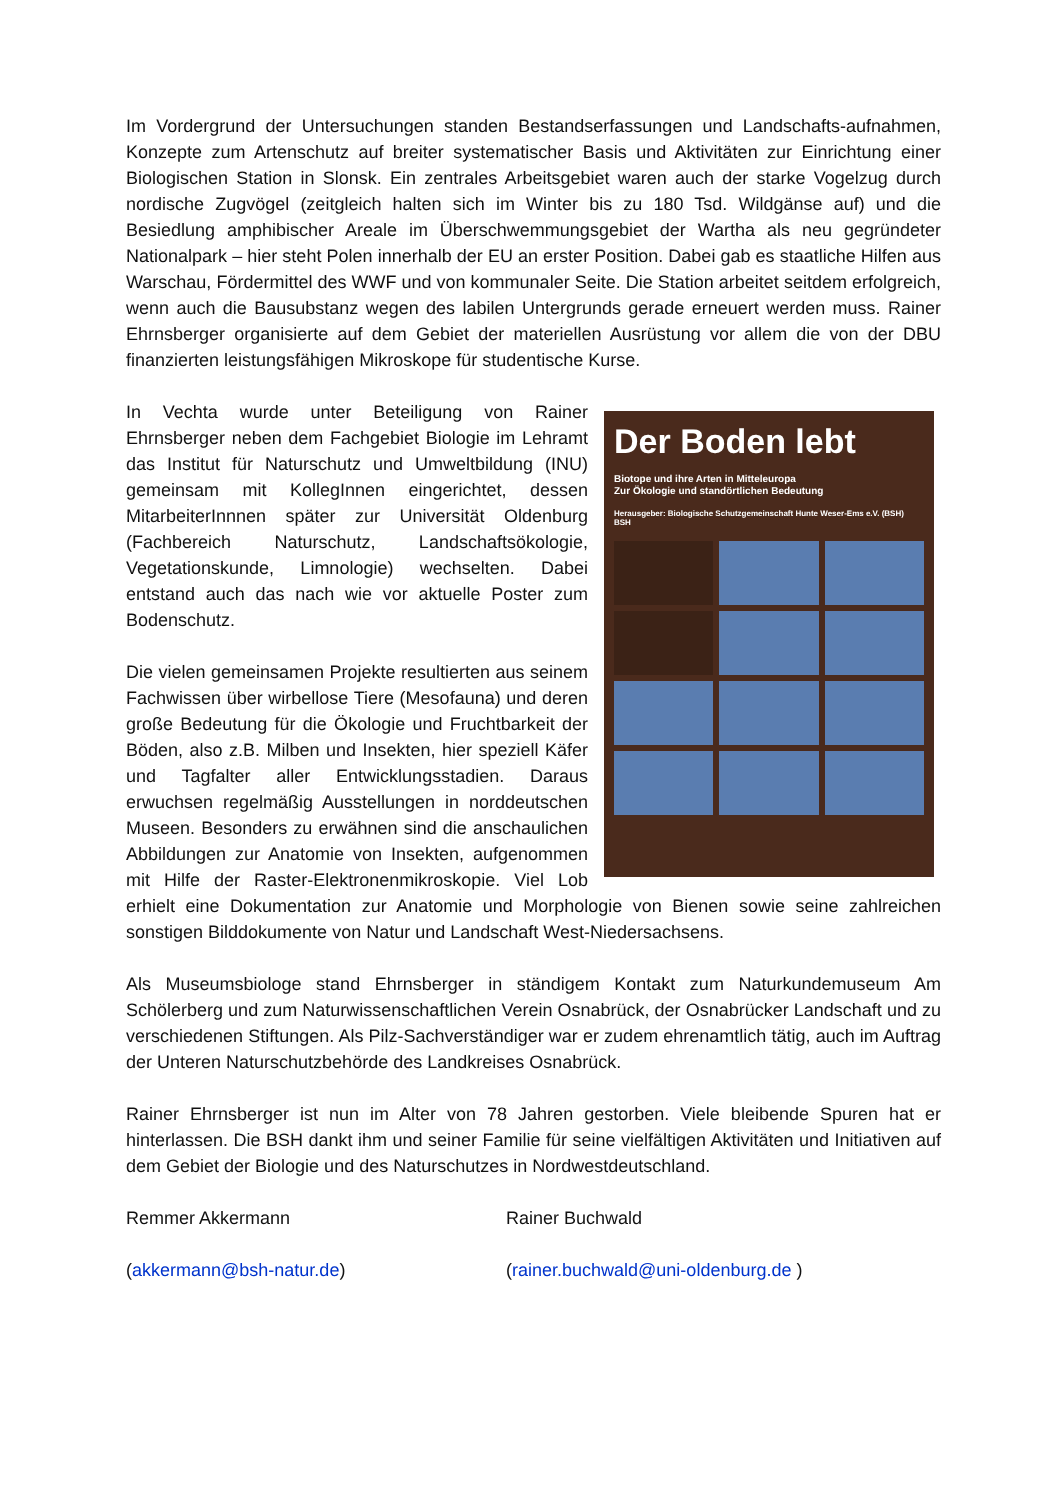Im Vordergrund der Untersuchungen standen Bestandserfassungen und Landschafts-aufnahmen, Konzepte zum Artenschutz auf breiter systematischer Basis und Aktivitäten zur Einrichtung einer Biologischen Station in Slonsk. Ein zentrales Arbeitsgebiet waren auch der starke Vogelzug durch nordische Zugvögel (zeitgleich halten sich im Winter bis zu 180 Tsd. Wildgänse auf) und die Besiedlung amphibischer Areale im Überschwemmungsgebiet der Wartha als neu gegründeter Nationalpark – hier steht Polen innerhalb der EU an erster Position. Dabei gab es staatliche Hilfen aus Warschau, Fördermittel des WWF und von kommunaler Seite. Die Station arbeitet seitdem erfolgreich, wenn auch die Bausubstanz wegen des labilen Untergrunds gerade erneuert werden muss. Rainer Ehrnsberger organisierte auf dem Gebiet der materiellen Ausrüstung vor allem die von der DBU finanzierten leistungsfähigen Mikroskope für studentische Kurse.
Der Boden lebt
Biotope und ihre Arten in Mitteleuropa
Zur Ökologie und standörtlichen Bedeutung
Herausgeber: Biologische Schutzgemeinschaft Hunte Weser-Ems e.V. (BSH)
BSH
In Vechta wurde unter Beteiligung von Rainer Ehrnsberger neben dem Fachgebiet Biologie im Lehramt das Institut für Naturschutz und Umweltbildung (INU) gemeinsam mit KollegInnen eingerichtet, dessen MitarbeiterInnnen später zur Universität Oldenburg (Fachbereich Naturschutz, Landschaftsökologie, Vegetationskunde, Limnologie) wechselten. Dabei entstand auch das nach wie vor aktuelle Poster zum Bodenschutz.
Die vielen gemeinsamen Projekte resultierten aus seinem Fachwissen über wirbellose Tiere (Mesofauna) und deren große Bedeutung für die Ökologie und Fruchtbarkeit der Böden, also z.B. Milben und Insekten, hier speziell Käfer und Tagfalter aller Entwicklungsstadien. Daraus erwuchsen regelmäßig Ausstellungen in norddeutschen Museen. Besonders zu erwähnen sind die anschaulichen Abbildungen zur Anatomie von Insekten, aufgenommen mit Hilfe der Raster-Elektronenmikroskopie. Viel Lob erhielt eine Dokumentation zur Anatomie und Morphologie von Bienen sowie seine zahlreichen sonstigen Bilddokumente von Natur und Landschaft West-Niedersachsens.
Als Museumsbiologe stand Ehrnsberger in ständigem Kontakt zum Naturkundemuseum Am Schölerberg und zum Naturwissenschaftlichen Verein Osnabrück, der Osnabrücker Landschaft und zu verschiedenen Stiftungen. Als Pilz-Sachverständiger war er zudem ehrenamtlich tätig, auch im Auftrag der Unteren Naturschutzbehörde des Landkreises Osnabrück.
Rainer Ehrnsberger ist nun im Alter von 78 Jahren gestorben. Viele bleibende Spuren hat er hinterlassen. Die BSH dankt ihm und seiner Familie für seine vielfältigen Aktivitäten und Initiativen auf dem Gebiet der Biologie und des Naturschutzes in Nordwestdeutschland.
Remmer Akkermann Rainer Buchwald
(akkermann@bsh-natur.de) (rainer.buchwald@uni-oldenburg.de )